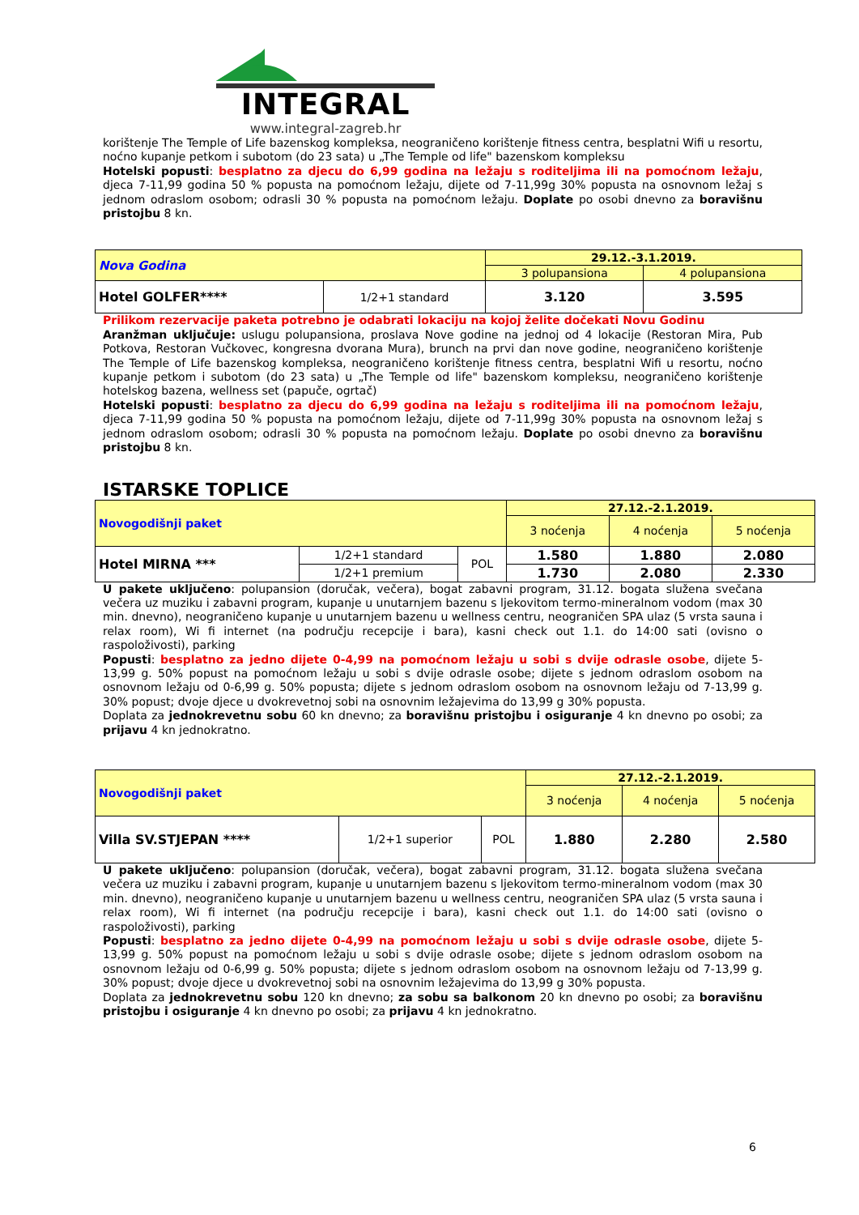INTEGRAL
www.integral-zagreb.hr
korištenje The Temple of Life bazenskog kompleksa, neograničeno korištenje fitness centra, besplatni Wifi u resortu, noćno kupanje petkom i subotom (do 23 sata) u „The Temple od life" bazenskom kompleksu
Hotelski popusti: besplatno za djecu do 6,99 godina na ležaju s roditeljima ili na pomoćnom ležaju, djeca 7-11,99 godina 50 % popusta na pomoćnom ležaju, dijete od 7-11,99g 30% popusta na osnovnom ležaj s jednom odraslom osobom; odrasli 30 % popusta na pomoćnom ležaju. Doplate po osobi dnevno za boravišnu pristojbu 8 kn.
| Nova Godina | | 29.12.-3.1.2019. | |
| | | 3 polupansiona | 4 polupansiona |
| Hotel GOLFER**** | 1/2+1 standard | 3.120 | 3.595 |
Prilikom rezervacije paketa potrebno je odabrati lokaciju na kojoj želite dočekati Novu Godinu
Aranžman uključuje: uslugu polupansiona, proslava Nove godine na jednoj od 4 lokacije (Restoran Mira, Pub Potkova, Restoran Vučkovec, kongresna dvorana Mura), brunch na prvi dan nove godine, neograničeno korištenje The Temple of Life bazenskog kompleksa, neograničeno korištenje fitness centra, besplatni Wifi u resortu, noćno kupanje petkom i subotom (do 23 sata) u „The Temple od life" bazenskom kompleksu, neograničeno korištenje hotelskog bazena, wellness set (papuče, ogrtač)
Hotelski popusti: besplatno za djecu do 6,99 godina na ležaju s roditeljima ili na pomoćnom ležaju, djeca 7-11,99 godina 50 % popusta na pomoćnom ležaju, dijete od 7-11,99g 30% popusta na osnovnom ležaj s jednom odraslom osobom; odrasli 30 % popusta na pomoćnom ležaju. Doplate po osobi dnevno za boravišnu pristojbu 8 kn.
ISTARSKE TOPLICE
| Novogodišnji paket | | | 27.12.-2.1.2019. | | |
| | | | 3 noćenja | 4 noćenja | 5 noćenja |
| Hotel MIRNA *** | 1/2+1 standard | POL | 1.580 | 1.880 | 2.080 |
| | 1/2+1 premium | | 1.730 | 2.080 | 2.330 |
U pakete uključeno: polupansion (doručak, večera), bogat zabavni program, 31.12. bogata služena svečana večera uz muziku i zabavni program, kupanje u unutarnjem bazenu s ljekovitom termo-mineralnom vodom (max 30 min. dnevno), neograničeno kupanje u unutarnjem bazenu u wellness centru, neograničen SPA ulaz (5 vrsta sauna i relax room), Wi fi internet (na području recepcije i bara), kasni check out 1.1. do 14:00 sati (ovisno o raspoloživosti), parking
Popusti: besplatno za jedno dijete 0-4,99 na pomoćnom ležaju u sobi s dvije odrasle osobe, dijete 5-13,99 g. 50% popust na pomoćnom ležaju u sobi s dvije odrasle osobe; dijete s jednom odraslom osobom na osnovnom ležaju od 0-6,99 g. 50% popusta; dijete s jednom odraslom osobom na osnovnom ležaju od 7-13,99 g. 30% popust; dvoje djece u dvokrevetnoj sobi na osnovnim ležajevima do 13,99 g 30% popusta.
Doplata za jednokrevetnu sobu 60 kn dnevno; za boravišnu pristojbu i osiguranje 4 kn dnevno po osobi; za prijavu 4 kn jednokratno.
| Novogodišnji paket | | | 27.12.-2.1.2019. | | |
| | | | 3 noćenja | 4 noćenja | 5 noćenja |
| Villa SV.STJEPAN **** | 1/2+1 superior | POL | 1.880 | 2.280 | 2.580 |
U pakete uključeno: polupansion (doručak, večera), bogat zabavni program, 31.12. bogata služena svečana večera uz muziku i zabavni program, kupanje u unutarnjem bazenu s ljekovitom termo-mineralnom vodom (max 30 min. dnevno), neograničeno kupanje u unutarnjem bazenu u wellness centru, neograničen SPA ulaz (5 vrsta sauna i relax room), Wi fi internet (na području recepcije i bara), kasni check out 1.1. do 14:00 sati (ovisno o raspoloživosti), parking
Popusti: besplatno za jedno dijete 0-4,99 na pomoćnom ležaju u sobi s dvije odrasle osobe, dijete 5-13,99 g. 50% popust na pomoćnom ležaju u sobi s dvije odrasle osobe; dijete s jednom odraslom osobom na osnovnom ležaju od 0-6,99 g. 50% popusta; dijete s jednom odraslom osobom na osnovnom ležaju od 7-13,99 g. 30% popust; dvoje djece u dvokrevetnoj sobi na osnovnim ležajevima do 13,99 g 30% popusta.
Doplata za jednokrevetnu sobu 120 kn dnevno; za sobu sa balkonom 20 kn dnevno po osobi; za boravišnu pristojbu i osiguranje 4 kn dnevno po osobi; za prijavu 4 kn jednokratno.
6